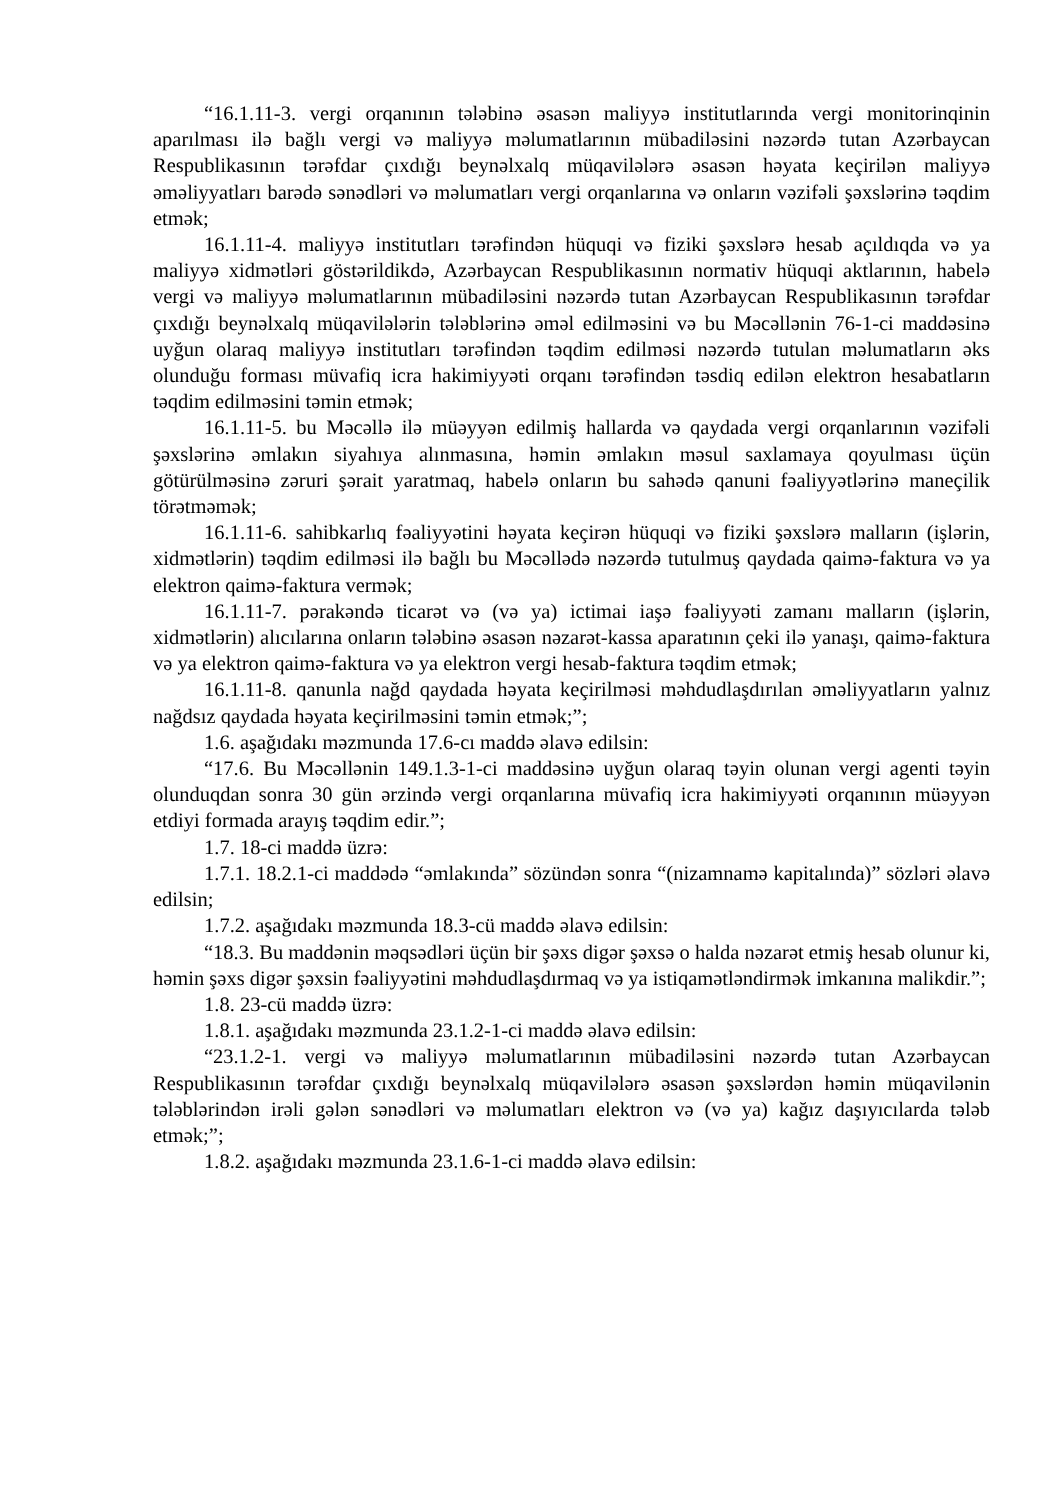“16.1.11-3. vergi orqanının tələbinə əsasən maliyyə institutlarında vergi monitorinqinin aparılması ilə bağlı vergi və maliyyə məlumatlarının mübadiləsini nəzərdə tutan Azərbaycan Respublikasının tərəfdar çıxdığı beynəlxalq müqavilələrə əsasən həyata keçirilən maliyyə əməliyyatları barədə sənədləri və məlumatları vergi orqanlarına və onların vəzifəli şəxslərinə təqdim etmək;
16.1.11-4. maliyyə institutları tərəfindən hüquqi və fiziki şəxslərə hesab açıldıqda və ya maliyyə xidmətləri göstərildikdə, Azərbaycan Respublikasının normativ hüquqi aktlarının, habelə vergi və maliyyə məlumatlarının mübadiləsini nəzərdə tutan Azərbaycan Respublikasının tərəfdar çıxdığı beynəlxalq müqavilələrin tələblərinə əməl edilməsini və bu Məcəllənin 76-1-ci maddəsinə uyğun olaraq maliyyə institutları tərəfindən təqdim edilməsi nəzərdə tutulan məlumatların əks olunduğu forması müvafiq icra hakimiyyəti orqanı tərəfindən təsdiq edilən elektron hesabatların təqdim edilməsini təmin etmək;
16.1.11-5. bu Məcəllə ilə müəyyən edilmiş hallarda və qaydada vergi orqanlarının vəzifəli şəxslərinə əmlakın siyahıya alınmasına, həmin əmlakın məsul saxlamaya qoyulması üçün götürülməsinə zəruri şərait yaratmaq, habelə onların bu sahədə qanuni fəaliyyətlərinə maneçilik törətməmək;
16.1.11-6. sahibkarlıq fəaliyyətini həyata keçirən hüquqi və fiziki şəxslərə malların (işlərin, xidmətlərin) təqdim edilməsi ilə bağlı bu Məcəllədə nəzərdə tutulmuş qaydada qaimə-faktura və ya elektron qaimə-faktura vermək;
16.1.11-7. pərakəndə ticarət və (və ya) ictimai iaşə fəaliyyəti zamanı malların (işlərin, xidmətlərin) alıcılarına onların tələbinə əsasən nəzarət-kassa aparatının çeki ilə yanaşı, qaimə-faktura və ya elektron qaimə-faktura və ya elektron vergi hesab-faktura təqdim etmək;
16.1.11-8. qanunla nağd qaydada həyata keçirilməsi məhdudlaşdırılan əməliyyatların yalnız nağdsız qaydada həyata keçirilməsini təmin etmək;”;
1.6. aşağıdakı məzmunda 17.6-cı maddə əlavə edilsin:
“17.6. Bu Məcəllənin 149.1.3-1-ci maddəsinə uyğun olaraq təyin olunan vergi agenti təyin olunduqdan sonra 30 gün ərzində vergi orqanlarına müvafiq icra hakimiyyəti orqanının müəyyən etdiyi formada arayış təqdim edir.”;
1.7. 18-ci maddə üzrə:
1.7.1. 18.2.1-ci maddədə “əmlakında” sözündən sonra “(nizamnamə kapitalında)” sözləri əlavə edilsin;
1.7.2. aşağıdakı məzmunda 18.3-cü maddə əlavə edilsin:
“18.3. Bu maddənin məqsədləri üçün bir şəxs digər şəxsə o halda nəzarət etmiş hesab olunur ki, həmin şəxs digər şəxsin fəaliyyətini məhdudlaşdırmaq və ya istiqamətləndirmək imkanına malikdir.”;
1.8. 23-cü maddə üzrə:
1.8.1. aşağıdakı məzmunda 23.1.2-1-ci maddə əlavə edilsin:
“23.1.2-1. vergi və maliyyə məlumatlarının mübadiləsini nəzərdə tutan Azərbaycan Respublikasının tərəfdar çıxdığı beynəlxalq müqavilələrə əsasən şəxslərdən həmin müqavilənin tələblərindən irəli gələn sənədləri və məlumatları elektron və (və ya) kağız daşıyıcılarda tələb etmək;”;
1.8.2. aşağıdakı məzmunda 23.1.6-1-ci maddə əlavə edilsin: